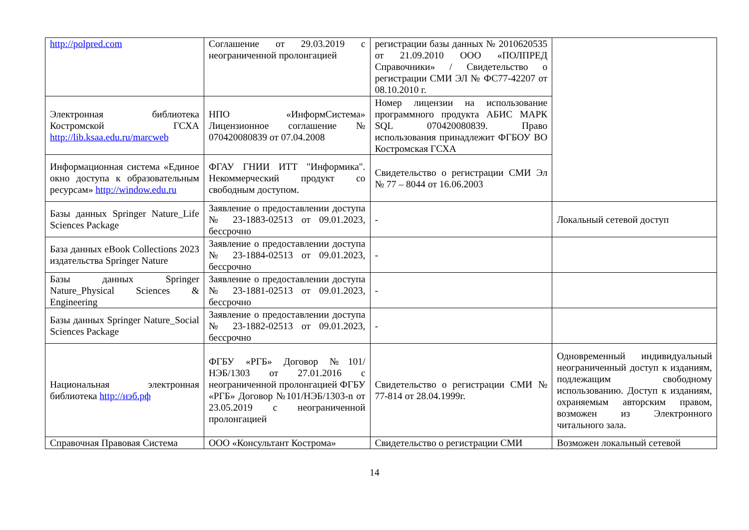| http://polpred.com | Соглашение от 29.03.2019 с неограниченной пролонгацией | регистрации базы данных № 2010620535 от 21.09.2010 ООО «ПОЛПРЕД Справочники» / Свидетельство о регистрации СМИ ЭЛ № ФС77-42207 от 08.10.2010 г. | |
| Электронная библиотека Костромской ГСХА http://lib.ksaa.edu.ru/marcweb | НПО «ИнформСистема» Лицензионное соглашение № 070420080839 от 07.04.2008 | Номер лицензии на использование программного продукта АБИС МАРК SQL 070420080839. Право использования принадлежит ФГБОУ ВО Костромская ГСХА | |
| Информационная система «Единое окно доступа к образовательным ресурсам» http://window.edu.ru | ФГАУ ГНИИ ИТТ "Информика". Некоммерческий продукт со свободным доступом. | Свидетельство о регистрации СМИ Эл № 77 – 8044 от 16.06.2003 | |
| Базы данных Springer Nature_Life Sciences Package | Заявление о предоставлении доступа № 23-1883-02513 от 09.01.2023, бессрочно | - | Локальный сетевой доступ |
| База данных eBook Collections 2023 издательства Springer Nature | Заявление о предоставлении доступа № 23-1884-02513 от 09.01.2023, бессрочно | - | |
| Базы данных Springer Nature_Physical Sciences & Engineering | Заявление о предоставлении доступа № 23-1881-02513 от 09.01.2023, бессрочно | - | |
| Базы данных Springer Nature_Social Sciences Package | Заявление о предоставлении доступа № 23-1882-02513 от 09.01.2023, бессрочно | - | |
| Национальная электронная библиотека http://нэб.рф | ФГБУ «РГБ» Договор №101/НЭБ/1303 от 27.01.2016 с неограниченной пролонгацией ФГБУ «РГБ» Договор №101/НЭБ/1303-n от 23.05.2019 с неограниченной пролонгацией | Свидетельство о регистрации СМИ № 77-814 от 28.04.1999г. | Одновременный индивидуальный неограниченный доступ к изданиям, подлежащим свободному использованию. Доступ к изданиям, охраняемым авторским правом, возможен из Электронного читального зала. |
| Справочная Правовая Система | ООО «Консультант Кострома» | Свидетельство о регистрации СМИ | Возможен локальный сетевой |
14